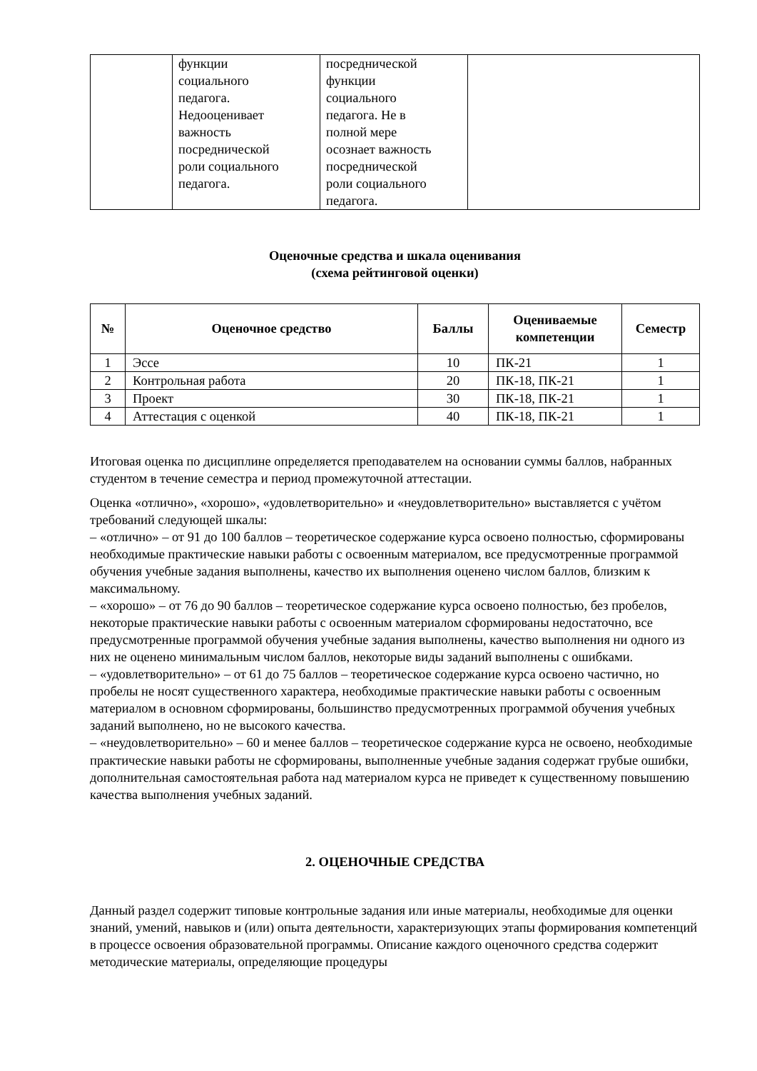| | функции социального педагога. Недооценивает важность посреднической роли социального педагога. | посреднической функции социального педагога. Не в полной мере осознает важность посреднической роли социального педагога. | |
Оценочные средства и шкала оценивания
(схема рейтинговой оценки)
| № | Оценочное средство | Баллы | Оцениваемые компетенции | Семестр |
| --- | --- | --- | --- | --- |
| 1 | Эссе | 10 | ПК-21 | 1 |
| 2 | Контрольная работа | 20 | ПК-18, ПК-21 | 1 |
| 3 | Проект | 30 | ПК-18, ПК-21 | 1 |
| 4 | Аттестация с оценкой | 40 | ПК-18, ПК-21 | 1 |
Итоговая оценка по дисциплине определяется преподавателем на основании суммы баллов, набранных студентом в течение семестра и период промежуточной аттестации.
Оценка «отлично», «хорошо», «удовлетворительно» и «неудовлетворительно» выставляется с учётом требований следующей шкалы:
– «отлично» – от 91 до 100 баллов – теоретическое содержание курса освоено полностью, сформированы необходимые практические навыки работы с освоенным материалом, все предусмотренные программой обучения учебные задания выполнены, качество их выполнения оценено числом баллов, близким к максимальному.
– «хорошо» – от 76 до 90 баллов – теоретическое содержание курса освоено полностью, без пробелов, некоторые практические навыки работы с освоенным материалом сформированы недостаточно, все предусмотренные программой обучения учебные задания выполнены, качество выполнения ни одного из них не оценено минимальным числом баллов, некоторые виды заданий выполнены с ошибками.
– «удовлетворительно» – от 61 до 75 баллов – теоретическое содержание курса освоено частично, но пробелы не носят существенного характера, необходимые практические навыки работы с освоенным материалом в основном сформированы, большинство предусмотренных программой обучения учебных заданий выполнено, но не высокого качества.
– «неудовлетворительно» – 60 и менее баллов – теоретическое содержание курса не освоено, необходимые практические навыки работы не сформированы, выполненные учебные задания содержат грубые ошибки, дополнительная самостоятельная работа над материалом курса не приведет к существенному повышению качества выполнения учебных заданий.
2. ОЦЕНОЧНЫЕ СРЕДСТВА
Данный раздел содержит типовые контрольные задания или иные материалы, необходимые для оценки знаний, умений, навыков и (или) опыта деятельности, характеризующих этапы формирования компетенций в процессе освоения образовательной программы. Описание каждого оценочного средства содержит методические материалы, определяющие процедуры